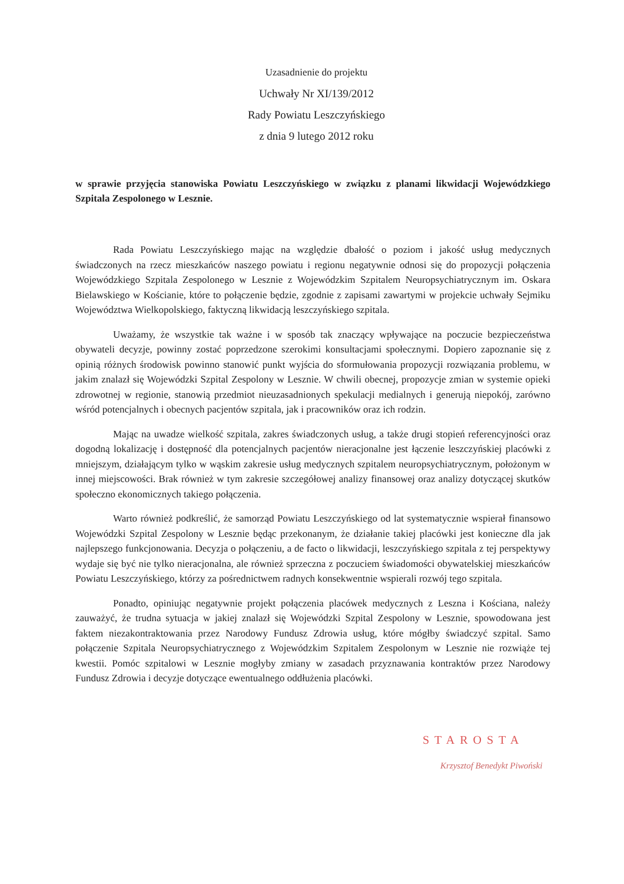Uzasadnienie do projektu
Uchwały Nr XI/139/2012
Rady Powiatu Leszczyńskiego
z dnia 9 lutego 2012 roku
w sprawie przyjęcia stanowiska Powiatu Leszczyńskiego w związku z planami likwidacji Wojewódzkiego Szpitala Zespolonego w Lesznie.
Rada Powiatu Leszczyńskiego mając na względzie dbałość o poziom i jakość usług medycznych świadczonych na rzecz mieszkańców naszego powiatu i regionu negatywnie odnosi się do propozycji połączenia Wojewódzkiego Szpitala Zespolonego w Lesznie z Wojewódzkim Szpitalem Neuropsychiatrycznym im. Oskara Bielawskiego w Kościanie, które to połączenie będzie, zgodnie z zapisami zawartymi w projekcie uchwały Sejmiku Województwa Wielkopolskiego, faktyczną likwidacją leszczyńskiego szpitala.
Uważamy, że wszystkie tak ważne i w sposób tak znaczący wpływające na poczucie bezpieczeństwa obywateli decyzje, powinny zostać poprzedzone szerokimi konsultacjami społecznymi. Dopiero zapoznanie się z opinią różnych środowisk powinno stanowić punkt wyjścia do sformułowania propozycji rozwiązania problemu, w jakim znalazł się Wojewódzki Szpital Zespolony w Lesznie. W chwili obecnej, propozycje zmian w systemie opieki zdrowotnej w regionie, stanowią przedmiot nieuzasadnionych spekulacji medialnych i generują niepokój, zarówno wśród potencjalnych i obecnych pacjentów szpitala, jak i pracowników oraz ich rodzin.
Mając na uwadze wielkość szpitala, zakres świadczonych usług, a także drugi stopień referencyjności oraz dogodną lokalizację i dostępność dla potencjalnych pacjentów nieracjonalne jest łączenie leszczyńskiej placówki z mniejszym, działającym tylko w wąskim zakresie usług medycznych szpitalem neuropsychiatrycznym, położonym w innej miejscowości. Brak również w tym zakresie szczegółowej analizy finansowej oraz analizy dotyczącej skutków społeczno ekonomicznych takiego połączenia.
Warto również podkreślić, że samorząd Powiatu Leszczyńskiego od lat systematycznie wspierał finansowo Wojewódzki Szpital Zespolony w Lesznie będąc przekonanym, że działanie takiej placówki jest konieczne dla jak najlepszego funkcjonowania. Decyzja o połączeniu, a de facto o likwidacji, leszczyńskiego szpitala z tej perspektywy wydaje się być nie tylko nieracjonalna, ale również sprzeczna z poczuciem świadomości obywatelskiej mieszkańców Powiatu Leszczyńskiego, którzy za pośrednictwem radnych konsekwentnie wspierali rozwój tego szpitala.
Ponadto, opiniując negatywnie projekt połączenia placówek medycznych z Leszna i Kościana, należy zauważyć, że trudna sytuacja w jakiej znalazł się Wojewódzki Szpital Zespolony w Lesznie, spowodowana jest faktem niezakontraktowania przez Narodowy Fundusz Zdrowia usług, które mógłby świadczyć szpital. Samo połączenie Szpitala Neuropsychiatrycznego z Wojewódzkim Szpitalem Zespolonym w Lesznie nie rozwiąże tej kwestii. Pomóc szpitalowi w Lesznie mogłyby zmiany w zasadach przyznawania kontraktów przez Narodowy Fundusz Zdrowia i decyzje dotyczące ewentualnego oddłużenia placówki.
STAROSTA
Krzysztof Benedykt Piwoński